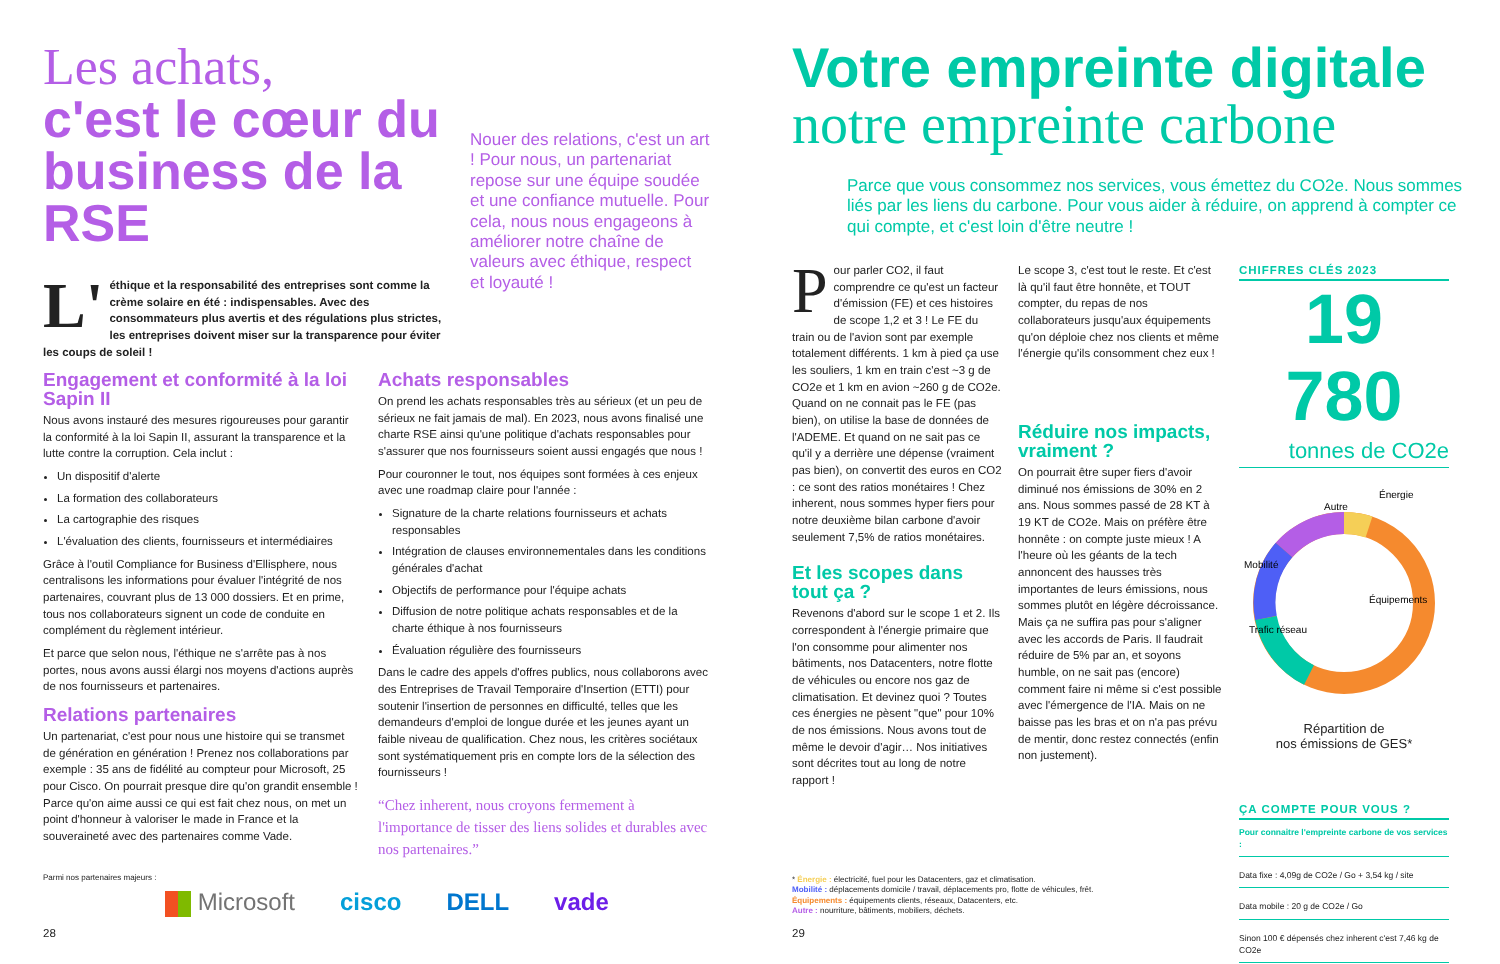Les achats,
c'est le cœur du business de la RSE
L' éthique et la responsabilité des entreprises sont comme la crème solaire en été : indispensables. Avec des consommateurs plus avertis et des régulations plus strictes, les entreprises doivent miser sur la transparence pour éviter les coups de soleil !
Nouer des relations, c'est un art ! Pour nous, un partenariat repose sur une équipe soudée et une confiance mutuelle. Pour cela, nous nous engageons à améliorer notre chaîne de valeurs avec éthique, respect et loyauté !
Engagement et conformité à la loi Sapin II
Nous avons instauré des mesures rigoureuses pour garantir la conformité à la loi Sapin II, assurant la transparence et la lutte contre la corruption. Cela inclut :
Un dispositif d'alerte
La formation des collaborateurs
La cartographie des risques
L'évaluation des clients, fournisseurs et intermédiaires
Grâce à l'outil Compliance for Business d'Ellisphere, nous centralisons les informations pour évaluer l'intégrité de nos partenaires, couvrant plus de 13 000 dossiers. Et en prime, tous nos collaborateurs signent un code de conduite en complément du règlement intérieur.
Et parce que selon nous, l'éthique ne s'arrête pas à nos portes, nous avons aussi élargi nos moyens d'actions auprès de nos fournisseurs et partenaires.
Relations partenaires
Un partenariat, c'est pour nous une histoire qui se transmet de génération en génération ! Prenez nos collaborations par exemple : 35 ans de fidélité au compteur pour Microsoft, 25 pour Cisco. On pourrait presque dire qu'on grandit ensemble ! Parce qu'on aime aussi ce qui est fait chez nous, on met un point d'honneur à valoriser le made in France et la souveraineté avec des partenaires comme Vade.
Achats responsables
On prend les achats responsables très au sérieux (et un peu de sérieux ne fait jamais de mal). En 2023, nous avons finalisé une charte RSE ainsi qu'une politique d'achats responsables pour s'assurer que nos fournisseurs soient aussi engagés que nous !
Pour couronner le tout, nos équipes sont formées à ces enjeux avec une roadmap claire pour l'année :
Signature de la charte relations fournisseurs et achats responsables
Intégration de clauses environnementales dans les conditions générales d'achat
Objectifs de performance pour l'équipe achats
Diffusion de notre politique achats responsables et de la charte éthique à nos fournisseurs
Évaluation régulière des fournisseurs
Dans le cadre des appels d'offres publics, nous collaborons avec des Entreprises de Travail Temporaire d'Insertion (ETTI) pour soutenir l'insertion de personnes en difficulté, telles que les demandeurs d'emploi de longue durée et les jeunes ayant un faible niveau de qualification. Chez nous, les critères sociétaux sont systématiquement pris en compte lors de la sélection des fournisseurs !
“Chez inherent, nous croyons fermement à l'importance de tisser des liens solides et durables avec nos partenaires.”
Parmi nos partenaires majeurs :
Microsoft cisco DELL vade
28
Votre empreinte digitale
notre empreinte carbone
Parce que vous consommez nos services, vous émettez du CO2e. Nous sommes liés par les liens du carbone. Pour vous aider à réduire, on apprend à compter ce qui compte, et c'est loin d'être neutre !
Pour parler CO2, il faut comprendre ce qu'est un facteur d'émission (FE) et ces histoires de scope 1,2 et 3 ! Le FE du train ou de l'avion sont par exemple totalement différents. 1 km à pied ça use les souliers, 1 km en train c'est ~3 g de CO2e et 1 km en avion ~260 g de CO2e. Quand on ne connait pas le FE (pas bien), on utilise la base de données de l'ADEME. Et quand on ne sait pas ce qu'il y a derrière une dépense (vraiment pas bien), on convertit des euros en CO2 : ce sont des ratios monétaires ! Chez inherent, nous sommes hyper fiers pour notre deuxième bilan carbone d'avoir seulement 7,5% de ratios monétaires.
Et les scopes dans tout ça ?
Revenons d'abord sur le scope 1 et 2. Ils correspondent à l'énergie primaire que l'on consomme pour alimenter nos bâtiments, nos Datacenters, notre flotte de véhicules ou encore nos gaz de climatisation. Et devinez quoi ? Toutes ces énergies ne pèsent "que" pour 10% de nos émissions. Nous avons tout de même le devoir d'agir… Nos initiatives sont décrites tout au long de notre rapport !
Le scope 3, c'est tout le reste. Et c'est là qu'il faut être honnête, et TOUT compter, du repas de nos collaborateurs jusqu'aux équipements qu'on déploie chez nos clients et même l'énergie qu'ils consomment chez eux !
Réduire nos impacts, vraiment ?
On pourrait être super fiers d'avoir diminué nos émissions de 30% en 2 ans. Nous sommes passé de 28 KT à 19 KT de CO2e. Mais on préfère être honnête : on compte juste mieux ! A l'heure où les géants de la tech annoncent des hausses très importantes de leurs émissions, nous sommes plutôt en légère décroissance. Mais ça ne suffira pas pour s'aligner avec les accords de Paris. Il faudrait réduire de 5% par an, et soyons humble, on ne sait pas (encore) comment faire ni même si c'est possible avec l'émergence de l'IA. Mais on ne baisse pas les bras et on n'a pas prévu de mentir, donc restez connectés (enfin non justement).
CHIFFRES CLÉS 2023
19 780
tonnes de CO2e
Autre
Énergie
Mobilité
Équipements
Trafic réseau
Répartition de
nos émissions de GES*
ÇA COMPTE POUR VOUS ?
Pour connaitre l'empreinte carbone de vos services :
Data fixe : 4,09g de CO2e / Go + 3,54 kg / site
Data mobile : 20 g de CO2e / Go
Sinon 100 € dépensés chez inherent c'est 7,46 kg de CO2e
* Énergie : électricité, fuel pour les Datacenters, gaz et climatisation.
Mobilité : déplacements domicile / travail, déplacements pro, flotte de véhicules, frêt.
Équipements : équipements clients, réseaux, Datacenters, etc.
Autre : nourriture, bâtiments, mobiliers, déchets.
29